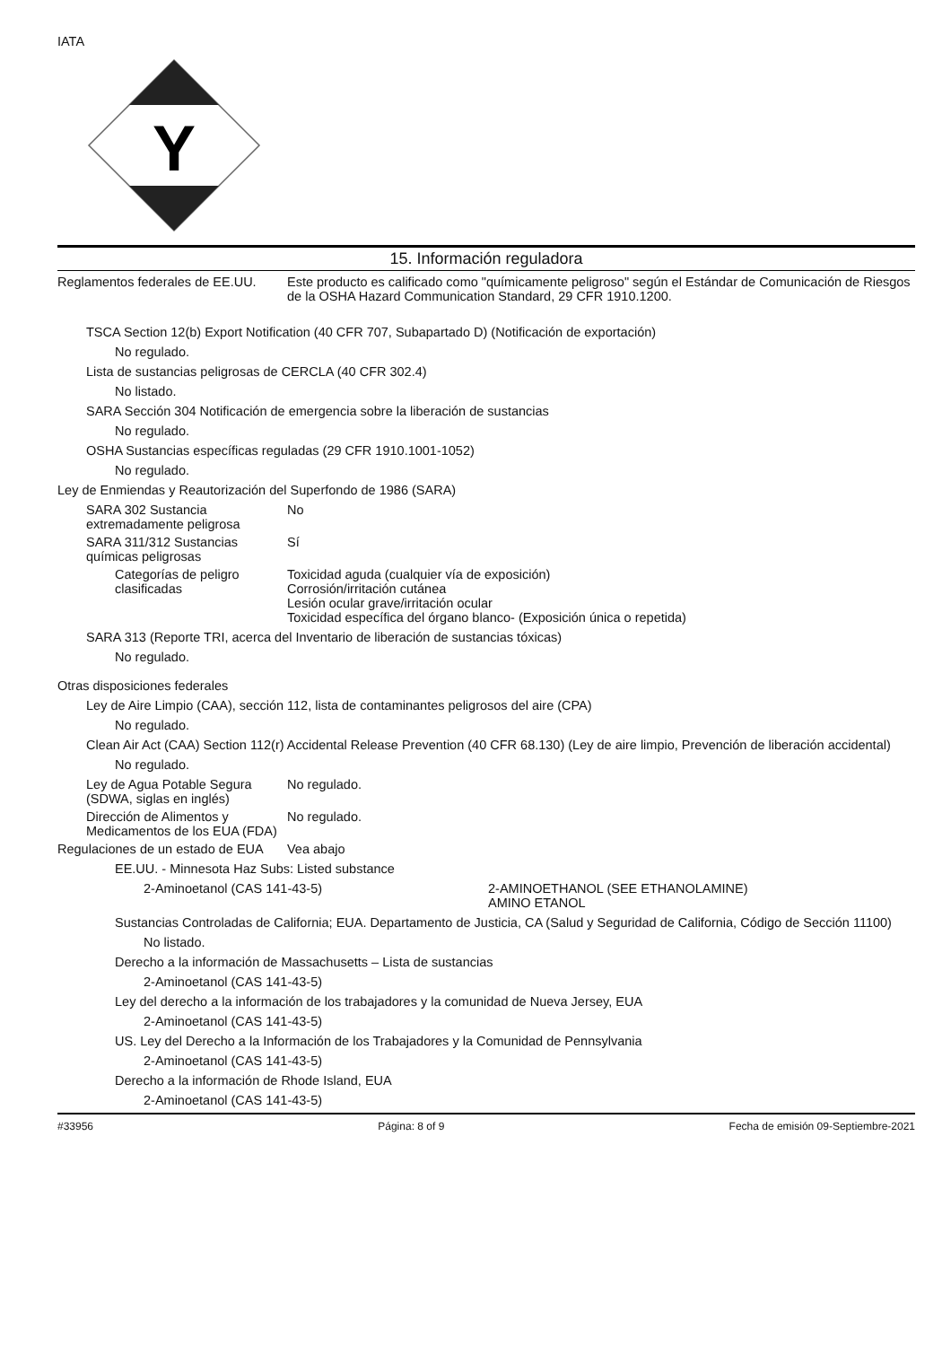IATA
Y
15. Información reguladora
Reglamentos federales de EE.UU.
Este producto es calificado como "químicamente peligroso" según el Estándar de Comunicación de Riesgos de la OSHA Hazard Communication Standard, 29 CFR 1910.1200.
TSCA Section 12(b) Export Notification (40 CFR 707, Subapartado D) (Notificación de exportación)
No regulado.
Lista de sustancias peligrosas de CERCLA (40 CFR 302.4)
No listado.
SARA Sección 304 Notificación de emergencia sobre la liberación de sustancias
No regulado.
OSHA Sustancias específicas reguladas (29 CFR 1910.1001-1052)
No regulado.
Ley de Enmiendas y Reautorización del Superfondo de 1986 (SARA)
SARA 302 Sustancia extremadamente peligrosa
No
SARA 311/312 Sustancias químicas peligrosas
Sí
Categorías de peligro clasificadas
Toxicidad aguda (cualquier vía de exposición)
Corrosión/irritación cutánea
Lesión ocular grave/irritación ocular
Toxicidad específica del órgano blanco- (Exposición única o repetida)
SARA 313 (Reporte TRI, acerca del Inventario de liberación de sustancias tóxicas)
No regulado.
Otras disposiciones federales
Ley de Aire Limpio (CAA), sección 112, lista de contaminantes peligrosos del aire (CPA)
No regulado.
Clean Air Act (CAA) Section 112(r) Accidental Release Prevention (40 CFR 68.130) (Ley de aire limpio, Prevención de liberación accidental)
No regulado.
Ley de Agua Potable Segura (SDWA, siglas en inglés)
No regulado.
Dirección de Alimentos y Medicamentos de los EUA (FDA)
No regulado.
Regulaciones de un estado de EUA
Vea abajo
EE.UU. - Minnesota Haz Subs: Listed substance
2-Aminoetanol (CAS 141-43-5) 2-AMINOETHANOL (SEE ETHANOLAMINE)
AMINO ETANOL
Sustancias Controladas de California; EUA. Departamento de Justicia, CA (Salud y Seguridad de California, Código de Sección 11100)
No listado.
Derecho a la información de Massachusetts – Lista de sustancias
2-Aminoetanol (CAS 141-43-5)
Ley del derecho a la información de los trabajadores y la comunidad de Nueva Jersey, EUA
2-Aminoetanol (CAS 141-43-5)
US. Ley del Derecho a la Información de los Trabajadores y la Comunidad de Pennsylvania
2-Aminoetanol (CAS 141-43-5)
Derecho a la información de Rhode Island, EUA
2-Aminoetanol (CAS 141-43-5)
#33956 Página: 8 of 9 Fecha de emisión 09-Septiembre-2021